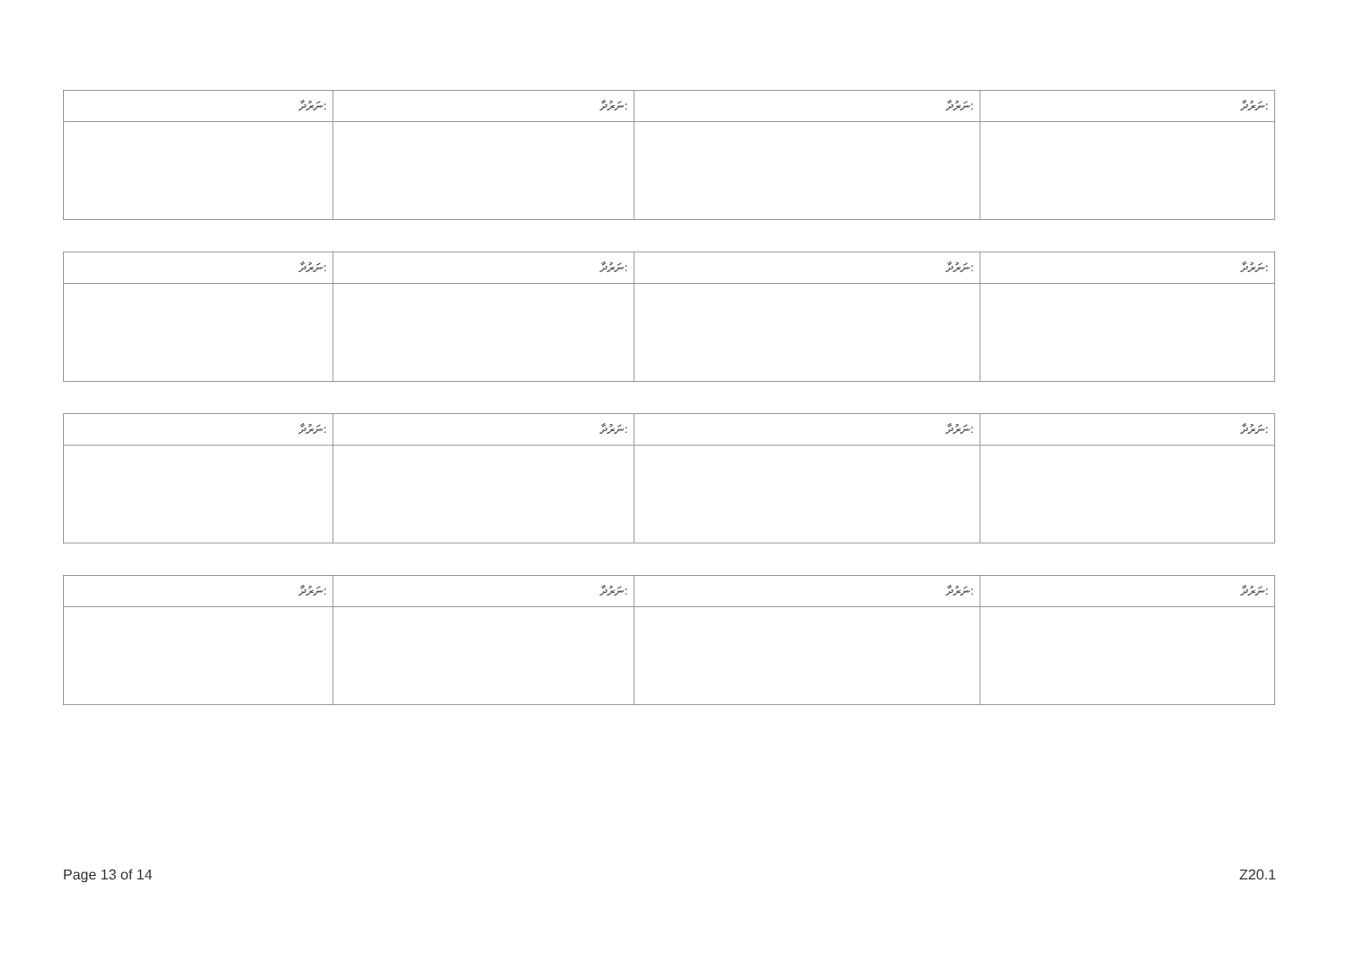| ނަރުދާ: | ނަރުދާ: | ނަރުދާ: | ނަރުދާ: |
| --- | --- | --- | --- |
| ނަރުދާ: | ނަރުދާ: | ނަރުދާ: | ނަރުދާ: |
| --- | --- | --- | --- |
| ނަރުދާ: | ނަރުދާ: | ނަރުދާ: | ނަރުދާ: |
| --- | --- | --- | --- |
| ނަރުދާ: | ނަރުދާ: | ނަރުދާ: | ނަރުދާ: |
| --- | --- | --- | --- |
Page 13 of 14 Z20.1